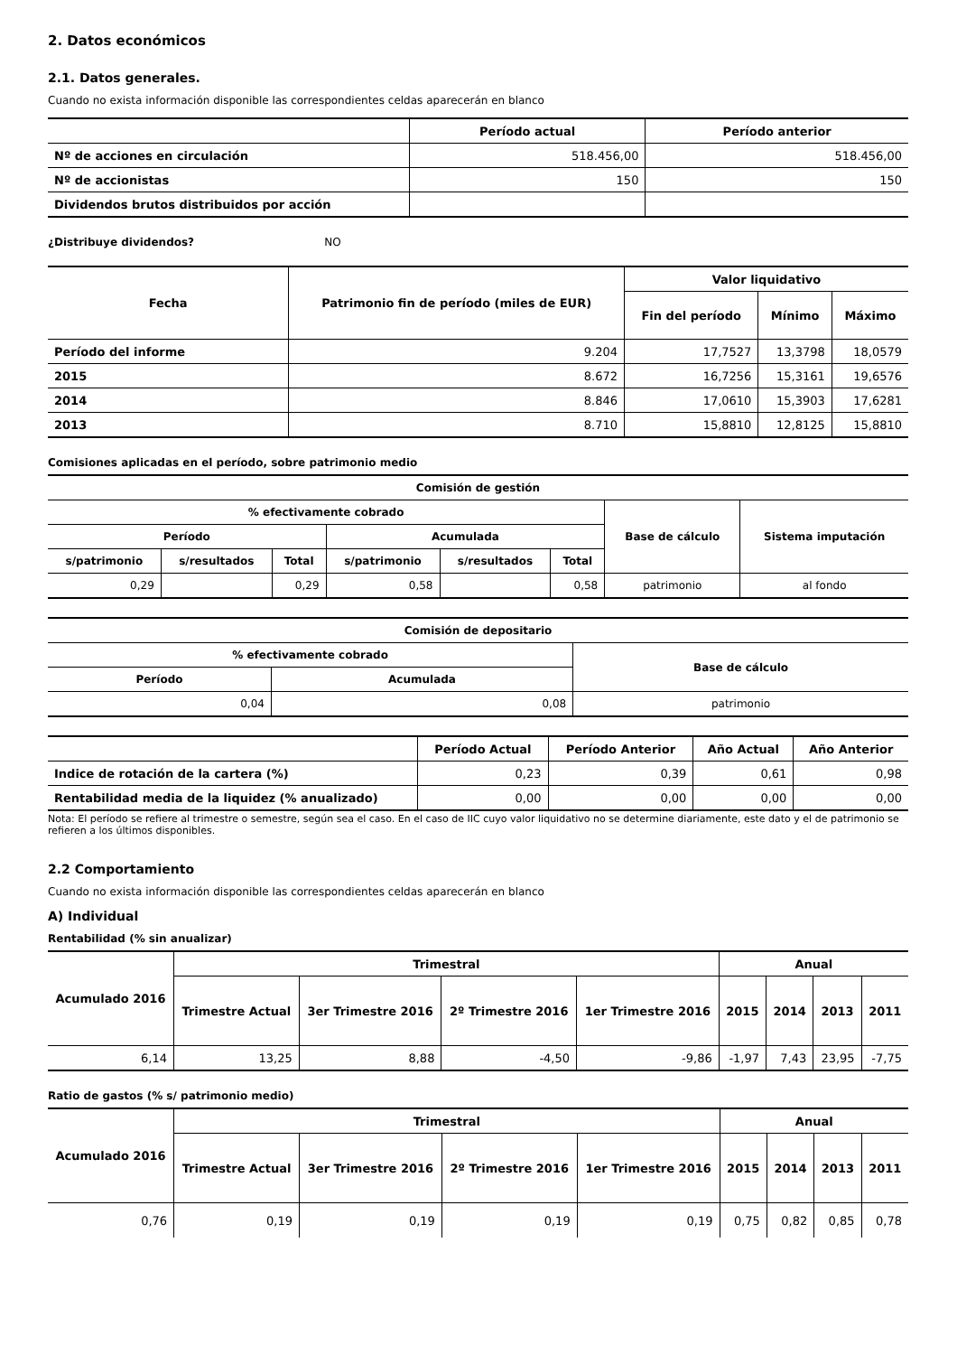2. Datos económicos
2.1. Datos generales.
Cuando no exista información disponible las correspondientes celdas aparecerán en blanco
| | Período actual | Período anterior |
| --- | --- | --- |
| Nº de acciones en circulación | 518.456,00 | 518.456,00 |
| Nº de accionistas | 150 | 150 |
| Dividendos brutos distribuidos por acción | | |
¿Distribuye dividendos? NO
| Fecha | Patrimonio fin de período (miles de EUR) | Valor liquidativo | | |
| --- | --- | --- | --- | --- |
| | | Fin del período | Mínimo | Máximo |
| Período del informe | 9.204 | 17,7527 | 13,3798 | 18,0579 |
| 2015 | 8.672 | 16,7256 | 15,3161 | 19,6576 |
| 2014 | 8.846 | 17,0610 | 15,3903 | 17,6281 |
| 2013 | 8.710 | 15,8810 | 12,8125 | 15,8810 |
Comisiones aplicadas en el período, sobre patrimonio medio
| Comisión de gestión | | | | | | | |
| --- | --- | --- | --- | --- | --- | --- | --- |
| % efectivamente cobrado | | | | | | Base de cálculo | Sistema imputación |
| Período | | | Acumulada | | | | |
| s/patrimonio | s/resultados | Total | s/patrimonio | s/resultados | Total | | |
| 0,29 | | 0,29 | 0,58 | | 0,58 | patrimonio | al fondo |
| Comisión de depositario | | |
| --- | --- | --- |
| % efectivamente cobrado | | Base de cálculo |
| Período | Acumulada | |
| 0,04 | 0,08 | patrimonio |
| | Período Actual | Período Anterior | Año Actual | Año Anterior |
| --- | --- | --- | --- | --- |
| Indice de rotación de la cartera (%) | 0,23 | 0,39 | 0,61 | 0,98 |
| Rentabilidad media de la liquidez (% anualizado) | 0,00 | 0,00 | 0,00 | 0,00 |
Nota: El período se refiere al trimestre o semestre, según sea el caso. En el caso de IIC cuyo valor liquidativo no se determine diariamente, este dato y el de patrimonio se refieren a los últimos disponibles.
2.2 Comportamiento
Cuando no exista información disponible las correspondientes celdas aparecerán en blanco
A) Individual
Rentabilidad (% sin anualizar)
| Acumulado 2016 | Trimestral | | | | Anual | | | |
| --- | --- | --- | --- | --- | --- | --- | --- | --- |
| | Trimestre Actual | 3er Trimestre 2016 | 2º Trimestre 2016 | 1er Trimestre 2016 | 2015 | 2014 | 2013 | 2011 |
| 6,14 | 13,25 | 8,88 | -4,50 | -9,86 | -1,97 | 7,43 | 23,95 | -7,75 |
Ratio de gastos (% s/ patrimonio medio)
| Acumulado 2016 | Trimestral | | | | Anual | | | |
| --- | --- | --- | --- | --- | --- | --- | --- | --- |
| | Trimestre Actual | 3er Trimestre 2016 | 2º Trimestre 2016 | 1er Trimestre 2016 | 2015 | 2014 | 2013 | 2011 |
| 0,76 | 0,19 | 0,19 | 0,19 | 0,19 | 0,75 | 0,82 | 0,85 | 0,78 |